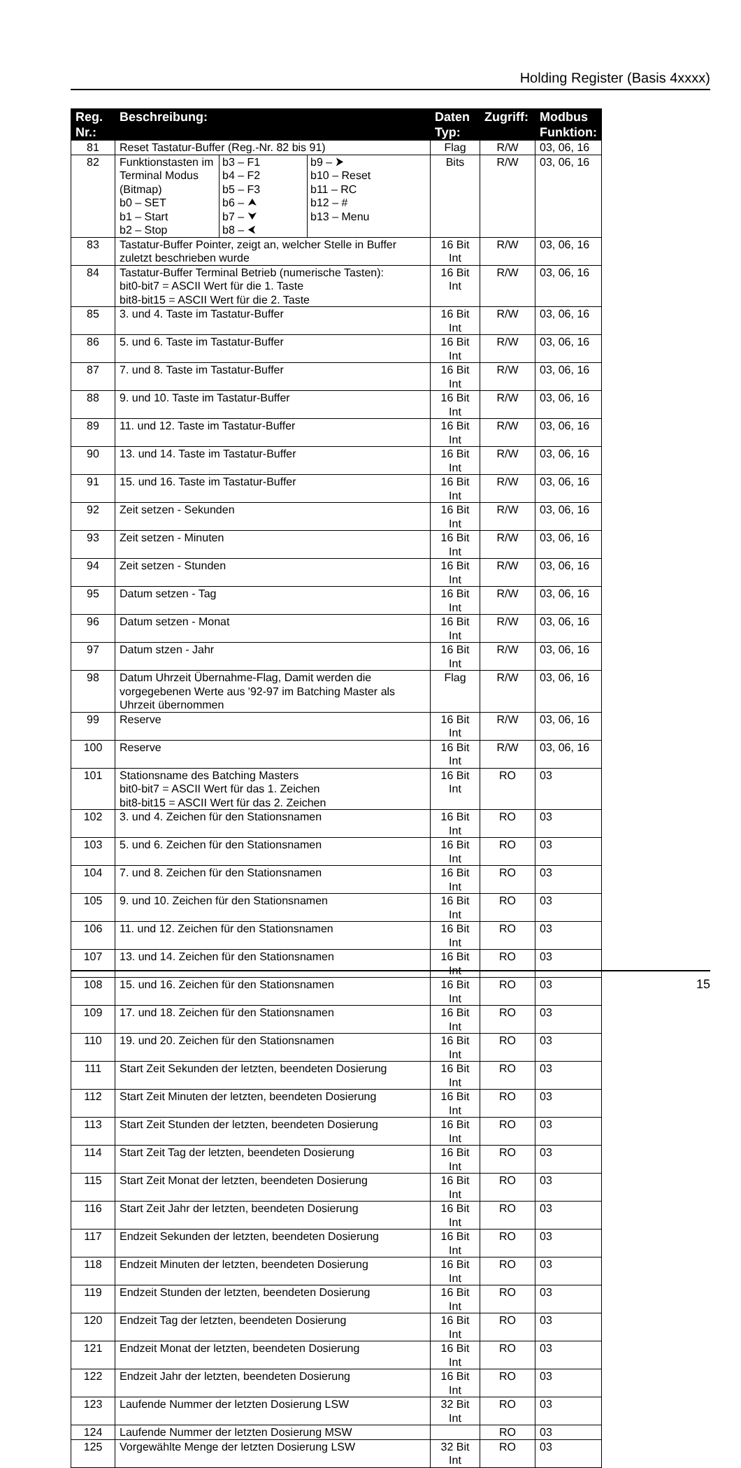Holding Register (Basis 4xxxx)
| Reg. Nr.: | Beschreibung: | Daten Typ: | Zugriff: | Modbus Funktion: |
| --- | --- | --- | --- | --- |
| 81 | Reset Tastatur-Buffer (Reg.-Nr. 82 bis 91) | Flag | R/W | 03, 06, 16 |
| 82 | / Funktionstasten im Terminal Modus (Bitmap) b0 – SET b1 – Start b2 – Stop / b3 – F1 b4 – F2 b5 – F3 b6 – ⮝ b7 – ⮟ b8 – ⮜ / b9 – ⮞ b10 – Reset b11 – RC b12 – # b13 – Menu / | Bits | R/W | 03, 06, 16 |
| 83 | Tastatur-Buffer Pointer, zeigt an, welcher Stelle in Buffer zuletzt beschrieben wurde | 16 Bit Int | R/W | 03, 06, 16 |
| 84 | Tastatur-Buffer Terminal Betrieb (numerische Tasten): bit0-bit7 = ASCII Wert für die 1. Taste bit8-bit15 = ASCII Wert für die 2. Taste | 16 Bit Int | R/W | 03, 06, 16 |
| 85 | 3. und 4. Taste im Tastatur-Buffer | 16 Bit Int | R/W | 03, 06, 16 |
| 86 | 5. und 6. Taste im Tastatur-Buffer | 16 Bit Int | R/W | 03, 06, 16 |
| 87 | 7. und 8. Taste im Tastatur-Buffer | 16 Bit Int | R/W | 03, 06, 16 |
| 88 | 9. und 10. Taste im Tastatur-Buffer | 16 Bit Int | R/W | 03, 06, 16 |
| 89 | 11. und 12. Taste im Tastatur-Buffer | 16 Bit Int | R/W | 03, 06, 16 |
| 90 | 13. und 14. Taste im Tastatur-Buffer | 16 Bit Int | R/W | 03, 06, 16 |
| 91 | 15. und 16. Taste im Tastatur-Buffer | 16 Bit Int | R/W | 03, 06, 16 |
| 92 | Zeit setzen - Sekunden | 16 Bit Int | R/W | 03, 06, 16 |
| 93 | Zeit setzen - Minuten | 16 Bit Int | R/W | 03, 06, 16 |
| 94 | Zeit setzen - Stunden | 16 Bit Int | R/W | 03, 06, 16 |
| 95 | Datum setzen - Tag | 16 Bit Int | R/W | 03, 06, 16 |
| 96 | Datum setzen - Monat | 16 Bit Int | R/W | 03, 06, 16 |
| 97 | Datum stzen - Jahr | 16 Bit Int | R/W | 03, 06, 16 |
| 98 | Datum Uhrzeit Übernahme-Flag, Damit werden die vorgegebenen Werte aus '92-97 im Batching Master als Uhrzeit übernommen | Flag | R/W | 03, 06, 16 |
| 99 | Reserve | 16 Bit Int | R/W | 03, 06, 16 |
| 100 | Reserve | 16 Bit Int | R/W | 03, 06, 16 |
| 101 | Stationsname des Batching Masters bit0-bit7 = ASCII Wert für das 1. Zeichen bit8-bit15 = ASCII Wert für das 2. Zeichen | 16 Bit Int | RO | 03 |
| 102 | 3. und 4. Zeichen für den Stationsnamen | 16 Bit Int | RO | 03 |
| 103 | 5. und 6. Zeichen für den Stationsnamen | 16 Bit Int | RO | 03 |
| 104 | 7. und 8. Zeichen für den Stationsnamen | 16 Bit Int | RO | 03 |
| 105 | 9. und 10. Zeichen für den Stationsnamen | 16 Bit Int | RO | 03 |
| 106 | 11. und 12. Zeichen für den Stationsnamen | 16 Bit Int | RO | 03 |
| 107 | 13. und 14. Zeichen für den Stationsnamen | 16 Bit Int | RO | 03 |
| 108 | 15. und 16. Zeichen für den Stationsnamen | 16 Bit Int | RO | 03 |
| 109 | 17. und 18. Zeichen für den Stationsnamen | 16 Bit Int | RO | 03 |
| 110 | 19. und 20. Zeichen für den Stationsnamen | 16 Bit Int | RO | 03 |
| 111 | Start Zeit Sekunden der letzten, beendeten Dosierung | 16 Bit Int | RO | 03 |
| 112 | Start Zeit Minuten der letzten, beendeten Dosierung | 16 Bit Int | RO | 03 |
| 113 | Start Zeit Stunden der letzten, beendeten Dosierung | 16 Bit Int | RO | 03 |
| 114 | Start Zeit Tag der letzten, beendeten Dosierung | 16 Bit Int | RO | 03 |
| 115 | Start Zeit Monat der letzten, beendeten Dosierung | 16 Bit Int | RO | 03 |
| 116 | Start Zeit Jahr der letzten, beendeten Dosierung | 16 Bit Int | RO | 03 |
| 117 | Endzeit Sekunden der letzten, beendeten Dosierung | 16 Bit Int | RO | 03 |
| 118 | Endzeit Minuten der letzten, beendeten Dosierung | 16 Bit Int | RO | 03 |
| 119 | Endzeit Stunden der letzten, beendeten Dosierung | 16 Bit Int | RO | 03 |
| 120 | Endzeit Tag der letzten, beendeten Dosierung | 16 Bit Int | RO | 03 |
| 121 | Endzeit Monat der letzten, beendeten Dosierung | 16 Bit Int | RO | 03 |
| 122 | Endzeit Jahr der letzten, beendeten Dosierung | 16 Bit Int | RO | 03 |
| 123 | Laufende Nummer der letzten Dosierung LSW | 32 Bit Int | RO | 03 |
| 124 | Laufende Nummer der letzten Dosierung MSW | | RO | 03 |
| 125 | Vorgewählte Menge der letzten Dosierung LSW | 32 Bit Int | RO | 03 |
15